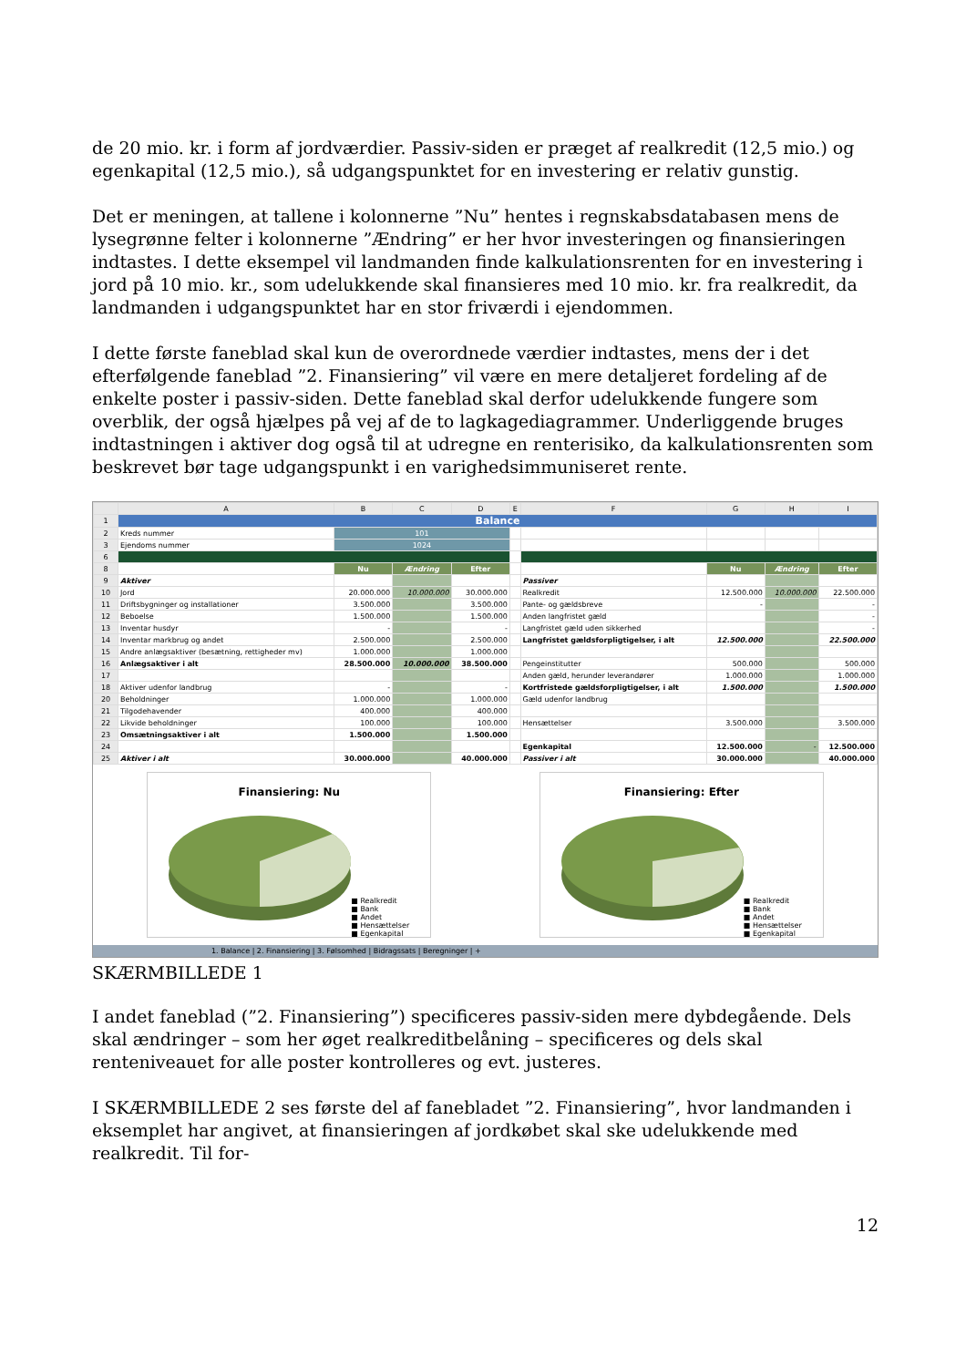de 20 mio. kr. i form af jordværdier. Passiv-siden er præget af realkredit (12,5 mio.) og egenkapital (12,5 mio.), så udgangspunktet for en investering er relativ gunstig.
Det er meningen, at tallene i kolonnerne ”Nu” hentes i regnskabsdatabasen mens de lysegrønne felter i kolonnerne ”Ændring” er her hvor investeringen og finansieringen indtastes. I dette eksempel vil landmanden finde kalkulationsrenten for en investering i jord på 10 mio. kr., som udelukkende skal finansieres med 10 mio. kr. fra realkredit, da landmanden i udgangspunktet har en stor friværdi i ejendommen.
I dette første faneblad skal kun de overordnede værdier indtastes, mens der i det efterfølgende faneblad ”2. Finansiering” vil være en mere detaljeret fordeling af de enkelte poster i passiv-siden. Dette faneblad skal derfor udelukkende fungere som overblik, der også hjælpes på vej af de to lagkagediagrammer. Underliggende bruges indtastningen i aktiver dog også til at udregne en renterisiko, da kalkulationsrenten som beskrevet bør tage udgangspunkt i en varighedsimmuniseret rente.
| | A | B | C | D | E | F | G | H | I |
| --- | --- | --- | --- | --- | --- | --- | --- | --- | --- |
| 1 | Balance | | | | | | | | |
| 2 | Kreds nummer | 101 | | | | | | | |
| 3 | Ejendoms nummer | 1024 | | | | | | | |
| 6 | | | | | | | | | |
| 8 | | Nu | Ændring | Efter | | | Nu | Ændring | Efter |
| 9 | Aktiver | | | | | Passiver | | | |
| 10 | Jord | 20.000.000 | 10.000.000 | 30.000.000 | | Realkredit | 12.500.000 | 10.000.000 | 22.500.000 |
| 11 | Driftsbygninger og installationer | 3.500.000 | | 3.500.000 | | Pante- og gældsbreve | - | | - |
| 12 | Beboelse | 1.500.000 | | 1.500.000 | | Anden langfristet gæld | | | - |
| 13 | Inventar husdyr | - | | - | | Langfristet gæld uden sikkerhed | | | - |
| 14 | Inventar markbrug og andet | 2.500.000 | | 2.500.000 | | Langfristet gældsforpligtigelser, i alt | 12.500.000 | | 22.500.000 |
| 15 | Andre anlægsaktiver (besætning, rettigheder mv) | 1.000.000 | | 1.000.000 | | | | | |
| 16 | Anlægsaktiver i alt | 28.500.000 | 10.000.000 | 38.500.000 | | Pengeinstitutter | 500.000 | | 500.000 |
| 17 | | | | | | Anden gæld, herunder leverandører | 1.000.000 | | 1.000.000 |
| 18 | Aktiver udenfor landbrug | - | | - | | Kortfristede gældsforpligtigelser, i alt | 1.500.000 | | 1.500.000 |
| 20 | Beholdninger | 1.000.000 | | 1.000.000 | | Gæld udenfor landbrug | | | |
| 21 | Tilgodehavender | 400.000 | | 400.000 | | | | | |
| 22 | Likvide beholdninger | 100.000 | | 100.000 | | Hensættelser | 3.500.000 | | 3.500.000 |
| 23 | Omsætningsaktiver i alt | 1.500.000 | | 1.500.000 | | | | | |
| 24 | | | | | | Egenkapital | 12.500.000 | - | 12.500.000 |
| 25 | Aktiver i alt | 30.000.000 | | 40.000.000 | | Passiver i alt | 30.000.000 | | 40.000.000 |
Finansiering: Nu
■ Realkredit
■ Bank
■ Andet
■ Hensættelser
■ Egenkapital
Finansiering: Efter
■ Realkredit
■ Bank
■ Andet
■ Hensættelser
■ Egenkapital
1. Balance | 2. Finansiering | 3. Følsomhed | Bidragssats | Beregninger | +
SKÆRMBILLEDE 1
I andet faneblad (”2. Finansiering”) specificeres passiv-siden mere dybdegående. Dels skal ændringer – som her øget realkreditbelåning – specificeres og dels skal renteniveauet for alle poster kontrolleres og evt. justeres.
I SKÆRMBILLEDE 2 ses første del af fanebladet ”2. Finansiering”, hvor landmanden i eksemplet har angivet, at finansieringen af jordkøbet skal ske udelukkende med realkredit. Til for-
12